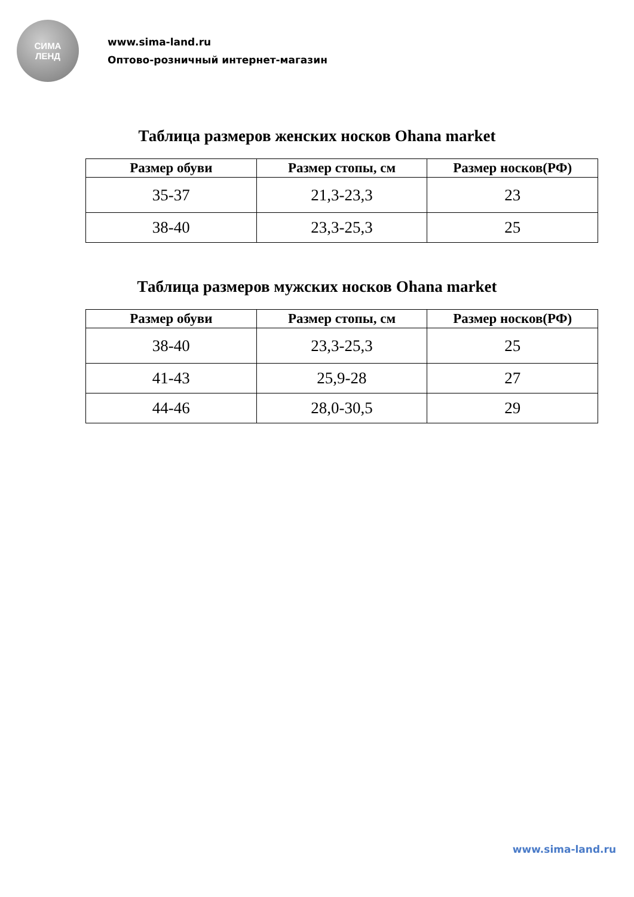СИМА
ЛЕНД
www.sima-land.ru
Оптово-розничный интернет-магазин
Таблица размеров женских носков Ohana market
| Размер обуви | Размер стопы, см | Размер носков(РФ) |
| --- | --- | --- |
| 35-37 | 21,3-23,3 | 23 |
| 38-40 | 23,3-25,3 | 25 |
Таблица размеров мужских носков Ohana market
| Размер обуви | Размер стопы, см | Размер носков(РФ) |
| --- | --- | --- |
| 38-40 | 23,3-25,3 | 25 |
| 41-43 | 25,9-28 | 27 |
| 44-46 | 28,0-30,5 | 29 |
www.sima-land.ru